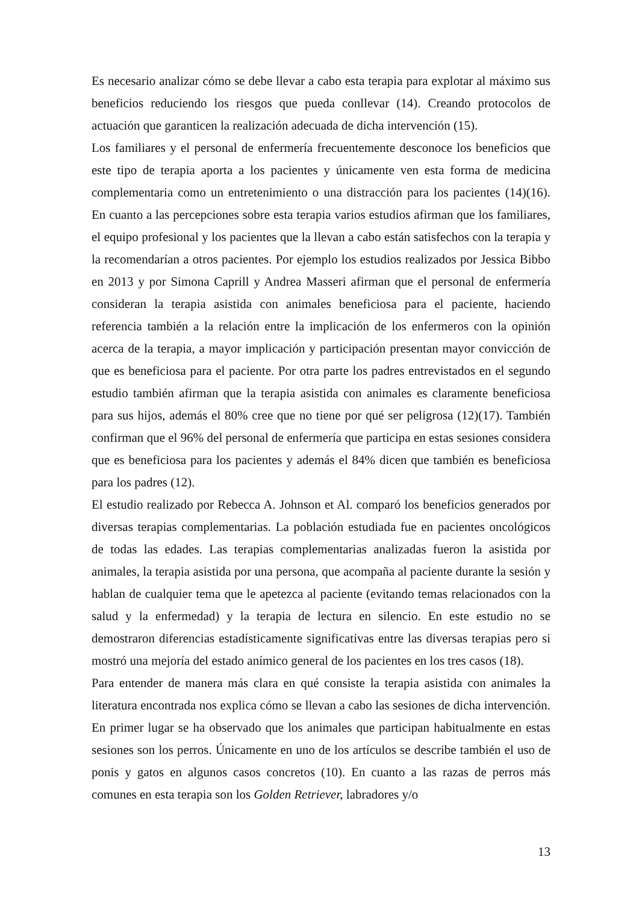Es necesario analizar cómo se debe llevar a cabo esta terapia para explotar al máximo sus beneficios reduciendo los riesgos que pueda conllevar (14). Creando protocolos de actuación que garanticen la realización adecuada de dicha intervención (15).
Los familiares y el personal de enfermería frecuentemente desconoce los beneficios que este tipo de terapia aporta a los pacientes y únicamente ven esta forma de medicina complementaria como un entretenimiento o una distracción para los pacientes (14)(16). En cuanto a las percepciones sobre esta terapia varios estudios afirman que los familiares, el equipo profesional y los pacientes que la llevan a cabo están satisfechos con la terapia y la recomendarían a otros pacientes. Por ejemplo los estudios realizados por Jessica Bibbo en 2013 y por Simona Caprill y Andrea Masseri afirman que el personal de enfermería consideran la terapia asistida con animales beneficiosa para el paciente, haciendo referencia también a la relación entre la implicación de los enfermeros con la opinión acerca de la terapia, a mayor implicación y participación presentan mayor convicción de que es beneficiosa para el paciente. Por otra parte los padres entrevistados en el segundo estudio también afirman que la terapia asistida con animales es claramente beneficiosa para sus hijos, además el 80% cree que no tiene por qué ser peligrosa (12)(17). También confirman que el 96% del personal de enfermería que participa en estas sesiones considera que es beneficiosa para los pacientes y además el 84% dicen que también es beneficiosa para los padres (12).
El estudio realizado por Rebecca A. Johnson et Al. comparó los beneficios generados por diversas terapias complementarias. La población estudiada fue en pacientes oncológicos de todas las edades. Las terapias complementarias analizadas fueron la asistida por animales, la terapia asistida por una persona, que acompaña al paciente durante la sesión y hablan de cualquier tema que le apetezca al paciente (evitando temas relacionados con la salud y la enfermedad) y la terapia de lectura en silencio. En este estudio no se demostraron diferencias estadísticamente significativas entre las diversas terapias pero si mostró una mejoría del estado anímico general de los pacientes en los tres casos (18).
Para entender de manera más clara en qué consiste la terapia asistida con animales la literatura encontrada nos explica cómo se llevan a cabo las sesiones de dicha intervención. En primer lugar se ha observado que los animales que participan habitualmente en estas sesiones son los perros. Únicamente en uno de los artículos se describe también el uso de ponis y gatos en algunos casos concretos (10). En cuanto a las razas de perros más comunes en esta terapia son los Golden Retriever, labradores y/o
13